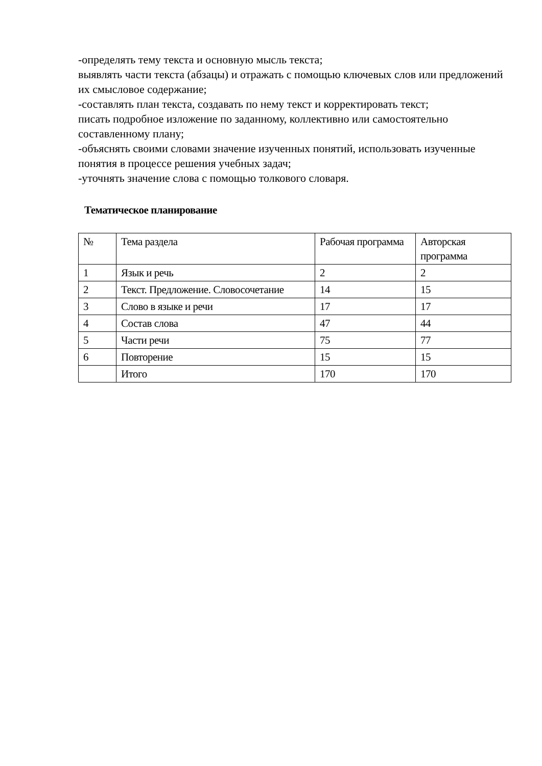-определять тему текста и основную мысль текста;
выявлять части текста (абзацы) и отражать с помощью ключевых слов или предложений их смысловое содержание;
-составлять план текста, создавать по нему текст и корректировать текст;
писать подробное изложение по заданному, коллективно или самостоятельно составленному плану;
-объяснять своими словами значение изученных понятий, использовать изученные понятия в процессе решения учебных задач;
-уточнять значение слова с помощью толкового словаря.
Тематическое планирование
| № | Тема раздела | Рабочая программа | Авторская программа |
| 1 | Язык и речь | 2 | 2 |
| 2 | Текст. Предложение. Словосочетание | 14 | 15 |
| 3 | Слово в языке и речи | 17 | 17 |
| 4 | Состав слова | 47 | 44 |
| 5 | Части речи | 75 | 77 |
| 6 | Повторение | 15 | 15 |
| | Итого | 170 | 170 |